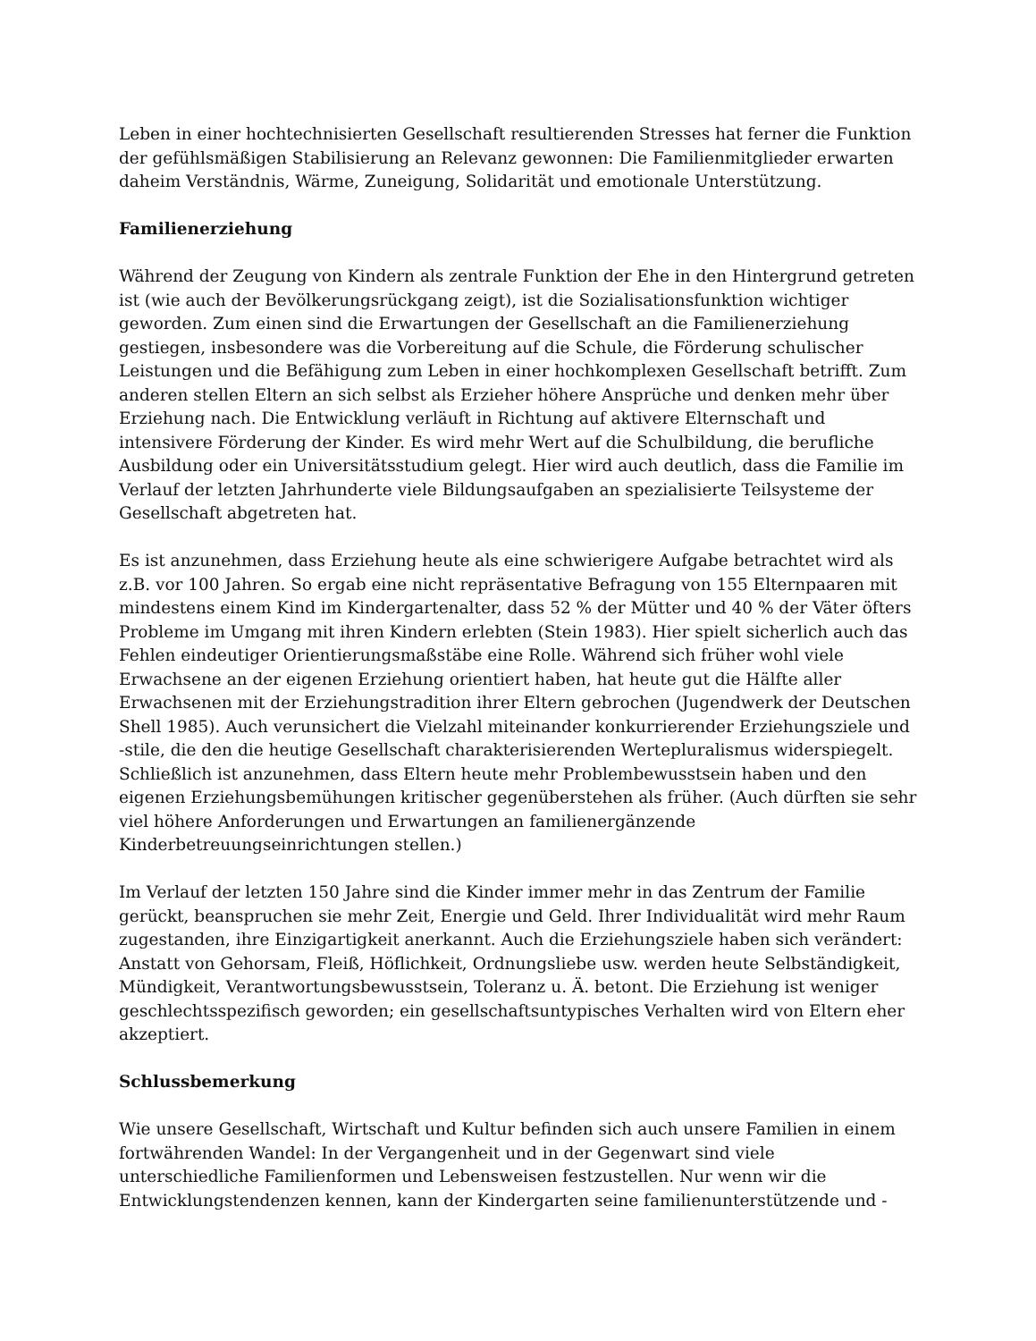Leben in einer hochtechnisierten Gesellschaft resultierenden Stresses hat ferner die Funktion der gefühlsmäßigen Stabilisierung an Relevanz gewonnen: Die Familienmitglieder erwarten daheim Verständnis, Wärme, Zuneigung, Solidarität und emotionale Unterstützung.
Familienerziehung
Während der Zeugung von Kindern als zentrale Funktion der Ehe in den Hintergrund getreten ist (wie auch der Bevölkerungsrückgang zeigt), ist die Sozialisationsfunktion wichtiger geworden. Zum einen sind die Erwartungen der Gesellschaft an die Familienerziehung gestiegen, insbesondere was die Vorbereitung auf die Schule, die Förderung schulischer Leistungen und die Befähigung zum Leben in einer hochkomplexen Gesellschaft betrifft. Zum anderen stellen Eltern an sich selbst als Erzieher höhere Ansprüche und denken mehr über Erziehung nach. Die Entwicklung verläuft in Richtung auf aktivere Elternschaft und intensivere Förderung der Kinder. Es wird mehr Wert auf die Schulbildung, die berufliche Ausbildung oder ein Universitätsstudium gelegt. Hier wird auch deutlich, dass die Familie im Verlauf der letzten Jahrhunderte viele Bildungsaufgaben an spezialisierte Teilsysteme der Gesellschaft abgetreten hat.
Es ist anzunehmen, dass Erziehung heute als eine schwierigere Aufgabe betrachtet wird als z.B. vor 100 Jahren. So ergab eine nicht repräsentative Befragung von 155 Elternpaaren mit mindestens einem Kind im Kindergartenalter, dass 52 % der Mütter und 40 % der Väter öfters Probleme im Umgang mit ihren Kindern erlebten (Stein 1983). Hier spielt sicherlich auch das Fehlen eindeutiger Orientierungsmaßstäbe eine Rolle. Während sich früher wohl viele Erwachsene an der eigenen Erziehung orientiert haben, hat heute gut die Hälfte aller Erwachsenen mit der Erziehungstradition ihrer Eltern gebrochen (Jugendwerk der Deutschen Shell 1985). Auch verunsichert die Vielzahl miteinander konkurrierender Erziehungsziele und -stile, die den die heutige Gesellschaft charakterisierenden Wertepluralismus widerspiegelt. Schließlich ist anzunehmen, dass Eltern heute mehr Problembewusstsein haben und den eigenen Erziehungsbemühungen kritischer gegenüberstehen als früher. (Auch dürften sie sehr viel höhere Anforderungen und Erwartungen an familienergänzende Kinderbetreuungseinrichtungen stellen.)
Im Verlauf der letzten 150 Jahre sind die Kinder immer mehr in das Zentrum der Familie gerückt, beanspruchen sie mehr Zeit, Energie und Geld. Ihrer Individualität wird mehr Raum zugestanden, ihre Einzigartigkeit anerkannt. Auch die Erziehungsziele haben sich verändert: Anstatt von Gehorsam, Fleiß, Höflichkeit, Ordnungsliebe usw. werden heute Selbständigkeit, Mündigkeit, Verantwortungsbewusstsein, Toleranz u. Ä. betont. Die Erziehung ist weniger geschlechtsspezifisch geworden; ein gesellschaftsuntypisches Verhalten wird von Eltern eher akzeptiert.
Schlussbemerkung
Wie unsere Gesellschaft, Wirtschaft und Kultur befinden sich auch unsere Familien in einem fortwährenden Wandel: In der Vergangenheit und in der Gegenwart sind viele unterschiedliche Familienformen und Lebensweisen festzustellen. Nur wenn wir die Entwicklungstendenzen kennen, kann der Kindergarten seine familienunterstützende und -